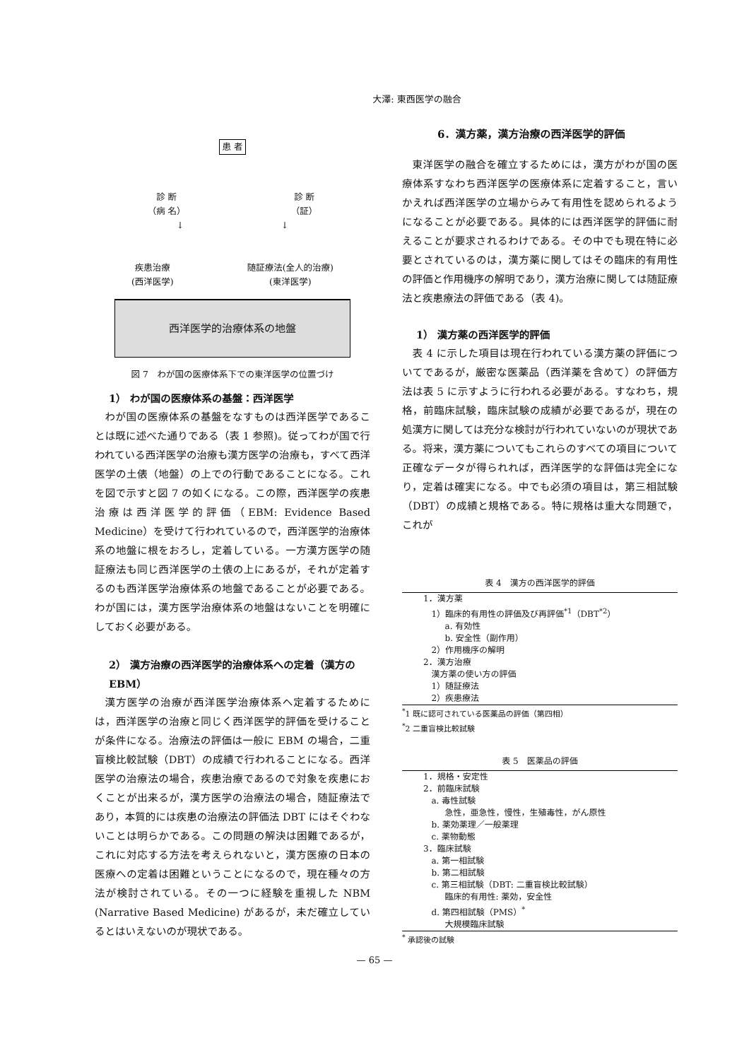大澤: 東西医学の融合
患 者
診 断
（病 名）
診 断
（証）
↓　　　　　　　　　　　↓
疾患治療
(西洋医学)
随証療法(全人的治療)
(東洋医学)
西洋医学的治療体系の地盤
図 7　わが国の医療体系下での東洋医学の位置づけ
1） わが国の医療体系の基盤：西洋医学
わが国の医療体系の基盤をなすものは西洋医学であることは既に述べた通りである（表 1 参照)。従ってわが国で行われている西洋医学の治療も漢方医学の治療も，すべて西洋医学の土俵（地盤）の上での行動であることになる。これを図で示すと図 7 の如くになる。この際，西洋医学の疾患治療は西洋医学的評価（EBM: Evidence Based Medicine）を受けて行われているので，西洋医学的治療体系の地盤に根をおろし，定着している。一方漢方医学の随証療法も同じ西洋医学の土俵の上にあるが，それが定着するのも西洋医学治療体系の地盤であることが必要である。わが国には，漢方医学治療体系の地盤はないことを明確にしておく必要がある。
2） 漢方治療の西洋医学的治療体系への定着（漢方の EBM）
漢方医学の治療が西洋医学治療体系へ定着するためには，西洋医学の治療と同じく西洋医学的評価を受けることが条件になる。治療法の評価は一般に EBM の場合，二重盲検比較試験（DBT）の成績で行われることになる。西洋医学の治療法の場合，疾患治療であるので対象を疾患におくことが出来るが，漢方医学の治療法の場合，随証療法であり，本質的には疾患の治療法の評価法 DBT にはそぐわないことは明らかである。この問題の解決は困難であるが，これに対応する方法を考えられないと，漢方医療の日本の医療への定着は困難ということになるので，現在種々の方法が検討されている。その一つに経験を重視した NBM (Narrative Based Medicine) があるが，未だ確立しているとはいえないのが現状である。
6．漢方薬，漢方治療の西洋医学的評価
東洋医学の融合を確立するためには，漢方がわが国の医療体系すなわち西洋医学の医療体系に定着すること，言いかえれば西洋医学の立場からみて有用性を認められるようになることが必要である。具体的には西洋医学的評価に耐えることが要求されるわけである。その中でも現在特に必要とされているのは，漢方薬に関してはその臨床的有用性の評価と作用機序の解明であり，漢方治療に関しては随証療法と疾患療法の評価である（表 4)。
1） 漢方薬の西洋医学的評価
表 4 に示した項目は現在行われている漢方薬の評価についてであるが，厳密な医薬品（西洋薬を含めて）の評価方法は表 5 に示すように行われる必要がある。すなわち，規格，前臨床試験，臨床試験の成績が必要であるが，現在の処漢方に関しては充分な検討が行われていないのが現状である。将来，漢方薬についてもこれらのすべての項目について正確なデータが得られれば，西洋医学的な評価は完全になり，定着は確実になる。中でも必須の項目は，第三相試験（DBT）の成績と規格である。特に規格は重大な問題で，これが
表 4　漢方の西洋医学的評価
| 1．漢方薬 1）臨床的有用性の評価及び再評価<sup>*1</sup>（DBT<sup>*2</sup>） a. 有効性 b. 安全性（副作用） 2）作用機序の解明 2．漢方治療 漢方薬の使い方の評価 1）随証療法 2）疾患療法 |
<sup>*</sup> 1 既に認可されている医薬品の評価（第四相）
<sup>*</sup> 2 二重盲検比較試験
表 5　医薬品の評価
| 1．規格・安定性 2．前臨床試験 a. 毒性試験 急性，亜急性，慢性，生殖毒性，がん原性 b. 薬効薬理／一般薬理 c. 薬物動態 3．臨床試験 a. 第一相試験 b. 第二相試験 c. 第三相試験（DBT: 二重盲検比較試験） 臨床的有用性: 薬効，安全性 d. 第四相試験（PMS）<sup>*</sup> 大規模臨床試験 |
<sup>*</sup> 承認後の試験
— 65 —